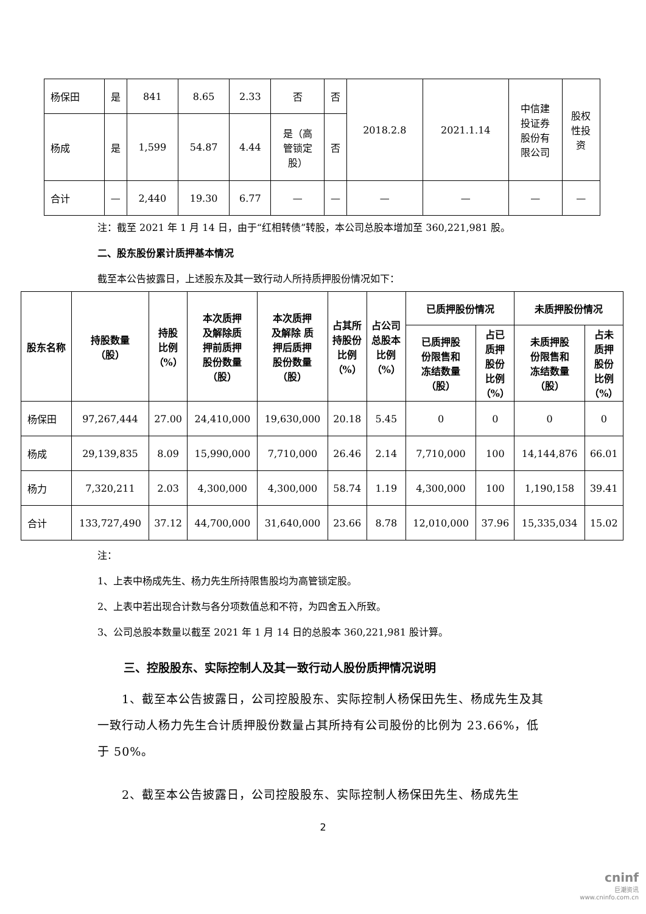| 杨保田 | 是 | 841 | 8.65 | 2.33 | 否 | 否 | 2018.2.8 | 2021.1.14 | 中信建 投证券 股份有 限公司 | 股权 性投 资 |
| 杨成 | 是 | 1,599 | 54.87 | 4.44 | 是（高 管锁定 股） | 否 | | | | |
| 合计 | — | 2,440 | 19.30 | 6.77 | — | — | — | — | — | — |
注：截至 2021 年 1 月 14 日，由于“红相转债”转股，本公司总股本增加至 360,221,981 股。
二、股东股份累计质押基本情况
截至本公告披露日，上述股东及其一致行动人所持质押股份情况如下：
| 股东名称 | 持股数量 （股） | 持股 比例 （%） | 本次质押 及解除质 押前质押 股份数量 （股） | 本次质押 及解除 质 押后质押 股份数量 （股） | 占其所 持股份 比例 （%） | 占公司 总股本 比例 （%） | 已质押股份情况 | | 未质押股份情况 | |
| --- | --- | --- | --- | --- | --- | --- | --- | --- | --- | --- |
| | | | | | | | 已质押股 份限售和 冻结数量 （股） | 占已 质押 股份 比例 （%） | 未质押股 份限售和 冻结数量 （股） | 占未 质押 股份 比例 （%） |
| 杨保田 | 97,267,444 | 27.00 | 24,410,000 | 19,630,000 | 20.18 | 5.45 | 0 | 0 | 0 | 0 |
| 杨成 | 29,139,835 | 8.09 | 15,990,000 | 7,710,000 | 26.46 | 2.14 | 7,710,000 | 100 | 14,144,876 | 66.01 |
| 杨力 | 7,320,211 | 2.03 | 4,300,000 | 4,300,000 | 58.74 | 1.19 | 4,300,000 | 100 | 1,190,158 | 39.41 |
| 合计 | 133,727,490 | 37.12 | 44,700,000 | 31,640,000 | 23.66 | 8.78 | 12,010,000 | 37.96 | 15,335,034 | 15.02 |
注：
1、上表中杨成先生、杨力先生所持限售股均为高管锁定股。
2、上表中若出现合计数与各分项数值总和不符，为四舍五入所致。
3、公司总股本数量以截至 2021 年 1 月 14 日的总股本 360,221,981 股计算。
三、控股股东、实际控制人及其一致行动人股份质押情况说明
　　1、截至本公告披露日，公司控股股东、实际控制人杨保田先生、杨成先生及其一致行动人杨力先生合计质押股份数量占其所持有公司股份的比例为 23.66%，低于 50%。
　　2、截至本公告披露日，公司控股股东、实际控制人杨保田先生、杨成先生
2
cninf
巨潮资讯
www.cninfo.com.cn